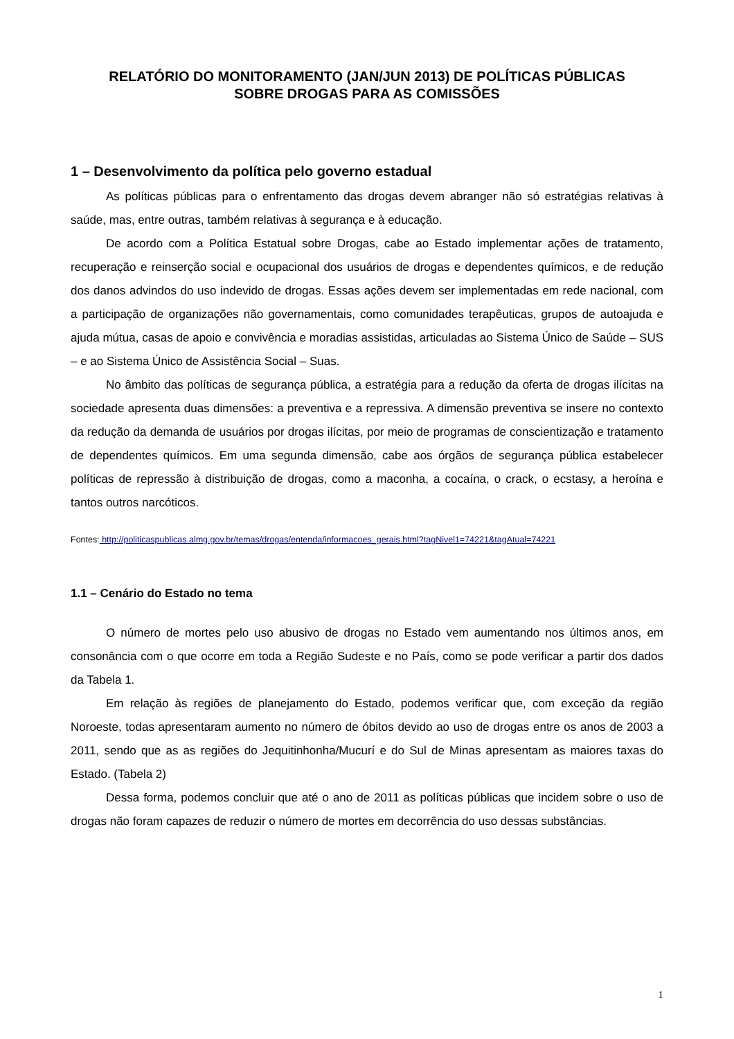RELATÓRIO DO MONITORAMENTO (JAN/JUN 2013) DE POLÍTICAS PÚBLICAS
SOBRE DROGAS PARA AS COMISSÕES
1 – Desenvolvimento da política pelo governo estadual
As políticas públicas para o enfrentamento das drogas devem abranger não só estratégias relativas à saúde, mas, entre outras, também relativas à segurança e à educação.
De acordo com a Política Estatual sobre Drogas, cabe ao Estado implementar ações de tratamento, recuperação e reinserção social e ocupacional dos usuários de drogas e dependentes químicos, e de redução dos danos advindos do uso indevido de drogas. Essas ações devem ser implementadas em rede nacional, com a participação de organizações não governamentais, como comunidades terapêuticas, grupos de autoajuda e ajuda mútua, casas de apoio e convivência e moradias assistidas, articuladas ao Sistema Único de Saúde – SUS – e ao Sistema Único de Assistência Social – Suas.
No âmbito das políticas de segurança pública, a estratégia para a redução da oferta de drogas ilícitas na sociedade apresenta duas dimensões: a preventiva e a repressiva. A dimensão preventiva se insere no contexto da redução da demanda de usuários por drogas ilícitas, por meio de programas de conscientização e tratamento de dependentes químicos. Em uma segunda dimensão, cabe aos órgãos de segurança pública estabelecer políticas de repressão à distribuição de drogas, como a maconha, a cocaína, o crack, o ecstasy, a heroína e tantos outros narcóticos.
Fontes: http://politicaspublicas.almg.gov.br/temas/drogas/entenda/informacoes_gerais.html?tagNivel1=74221&tagAtual=74221
1.1 – Cenário do Estado no tema
O número de mortes pelo uso abusivo de drogas no Estado vem aumentando nos últimos anos, em consonância com o que ocorre em toda a Região Sudeste e no País, como se pode verificar a partir dos dados da Tabela 1.
Em relação às regiões de planejamento do Estado, podemos verificar que, com exceção da região Noroeste, todas apresentaram aumento no número de óbitos devido ao uso de drogas entre os anos de 2003 a 2011, sendo que as as regiões do Jequitinhonha/Mucurí e do Sul de Minas apresentam as maiores taxas do Estado. (Tabela 2)
Dessa forma, podemos concluir que até o ano de 2011 as políticas públicas que incidem sobre o uso de drogas não foram capazes de reduzir o número de mortes em decorrência do uso dessas substâncias.
1